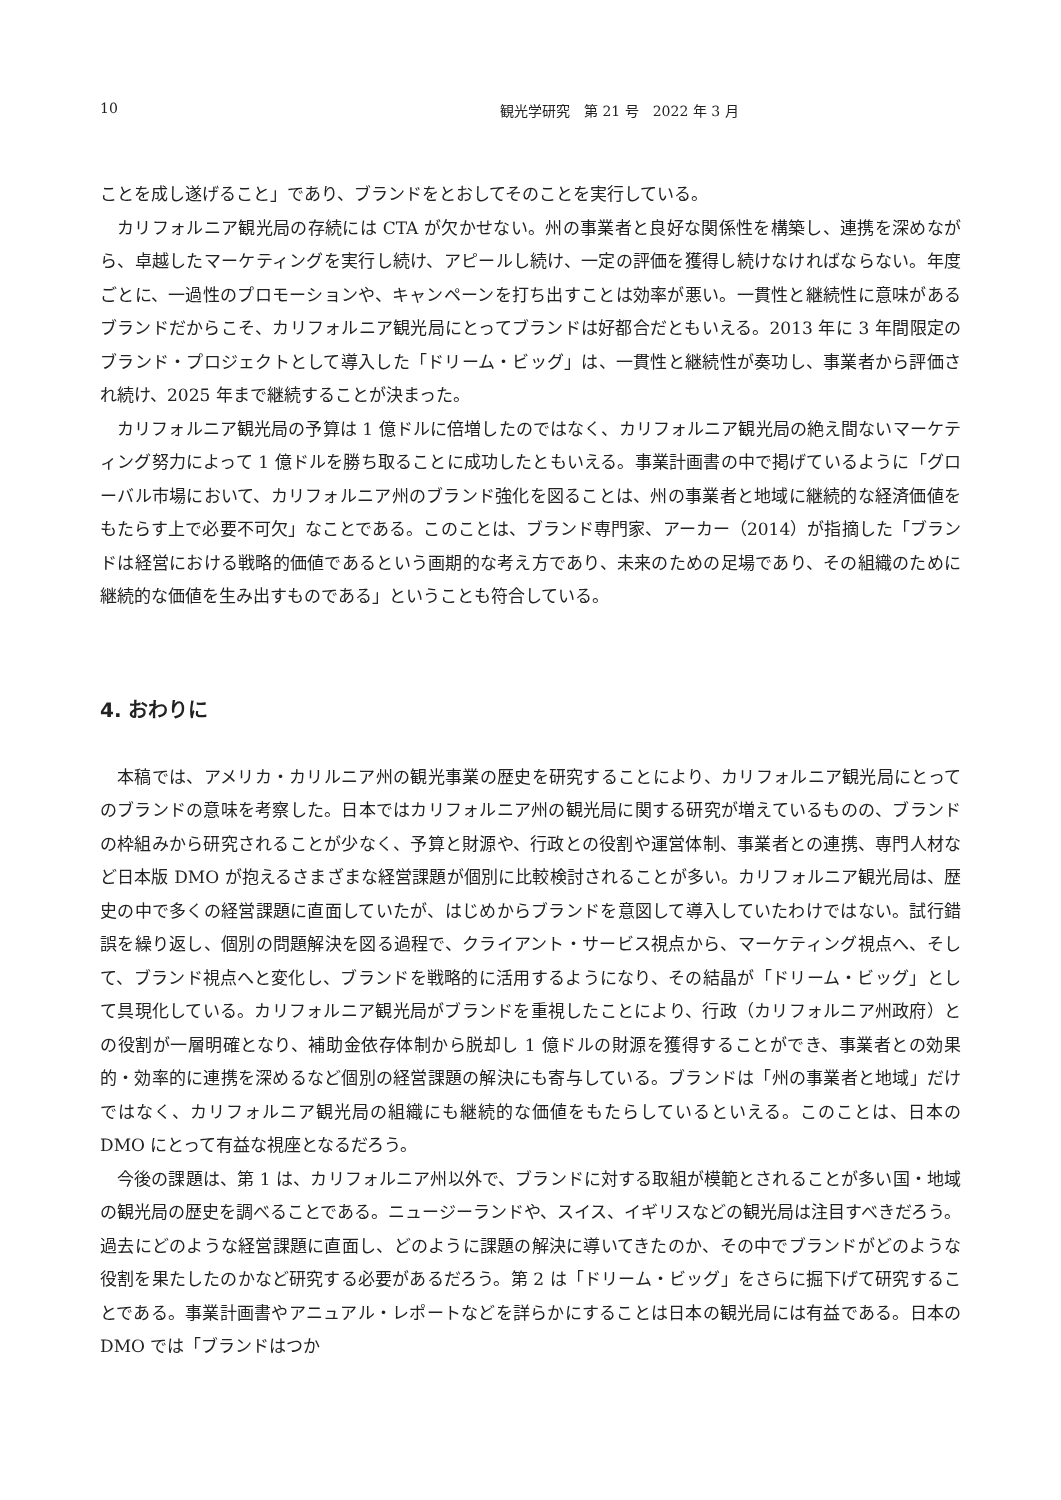10 観光学研究　第 21 号　2022 年 3 月
ことを成し遂げること」であり、ブランドをとおしてそのことを実行している。
カリフォルニア観光局の存続には CTA が欠かせない。州の事業者と良好な関係性を構築し、連携を深めながら、卓越したマーケティングを実行し続け、アピールし続け、一定の評価を獲得し続けなければならない。年度ごとに、一過性のプロモーションや、キャンペーンを打ち出すことは効率が悪い。一貫性と継続性に意味があるブランドだからこそ、カリフォルニア観光局にとってブランドは好都合だともいえる。2013 年に 3 年間限定のブランド・プロジェクトとして導入した「ドリーム・ビッグ」は、一貫性と継続性が奏功し、事業者から評価され続け、2025 年まで継続することが決まった。
カリフォルニア観光局の予算は 1 億ドルに倍増したのではなく、カリフォルニア観光局の絶え間ないマーケティング努力によって 1 億ドルを勝ち取ることに成功したともいえる。事業計画書の中で掲げているように「グローバル市場において、カリフォルニア州のブランド強化を図ることは、州の事業者と地域に継続的な経済価値をもたらす上で必要不可欠」なことである。このことは、ブランド専門家、アーカー（2014）が指摘した「ブランドは経営における戦略的価値であるという画期的な考え方であり、未来のための足場であり、その組織のために継続的な価値を生み出すものである」ということも符合している。
4. おわりに
本稿では、アメリカ・カリルニア州の観光事業の歴史を研究することにより、カリフォルニア観光局にとってのブランドの意味を考察した。日本ではカリフォルニア州の観光局に関する研究が増えているものの、ブランドの枠組みから研究されることが少なく、予算と財源や、行政との役割や運営体制、事業者との連携、専門人材など日本版 DMO が抱えるさまざまな経営課題が個別に比較検討されることが多い。カリフォルニア観光局は、歴史の中で多くの経営課題に直面していたが、はじめからブランドを意図して導入していたわけではない。試行錯誤を繰り返し、個別の問題解決を図る過程で、クライアント・サービス視点から、マーケティング視点へ、そして、ブランド視点へと変化し、ブランドを戦略的に活用するようになり、その結晶が「ドリーム・ビッグ」として具現化している。カリフォルニア観光局がブランドを重視したことにより、行政（カリフォルニア州政府）との役割が一層明確となり、補助金依存体制から脱却し 1 億ドルの財源を獲得することができ、事業者との効果的・効率的に連携を深めるなど個別の経営課題の解決にも寄与している。ブランドは「州の事業者と地域」だけではなく、カリフォルニア観光局の組織にも継続的な価値をもたらしているといえる。このことは、日本の DMO にとって有益な視座となるだろう。
今後の課題は、第 1 は、カリフォルニア州以外で、ブランドに対する取組が模範とされることが多い国・地域の観光局の歴史を調べることである。ニュージーランドや、スイス、イギリスなどの観光局は注目すべきだろう。過去にどのような経営課題に直面し、どのように課題の解決に導いてきたのか、その中でブランドがどのような役割を果たしたのかなど研究する必要があるだろう。第 2 は「ドリーム・ビッグ」をさらに掘下げて研究することである。事業計画書やアニュアル・レポートなどを詳らかにすることは日本の観光局には有益である。日本の DMO では「ブランドはつか